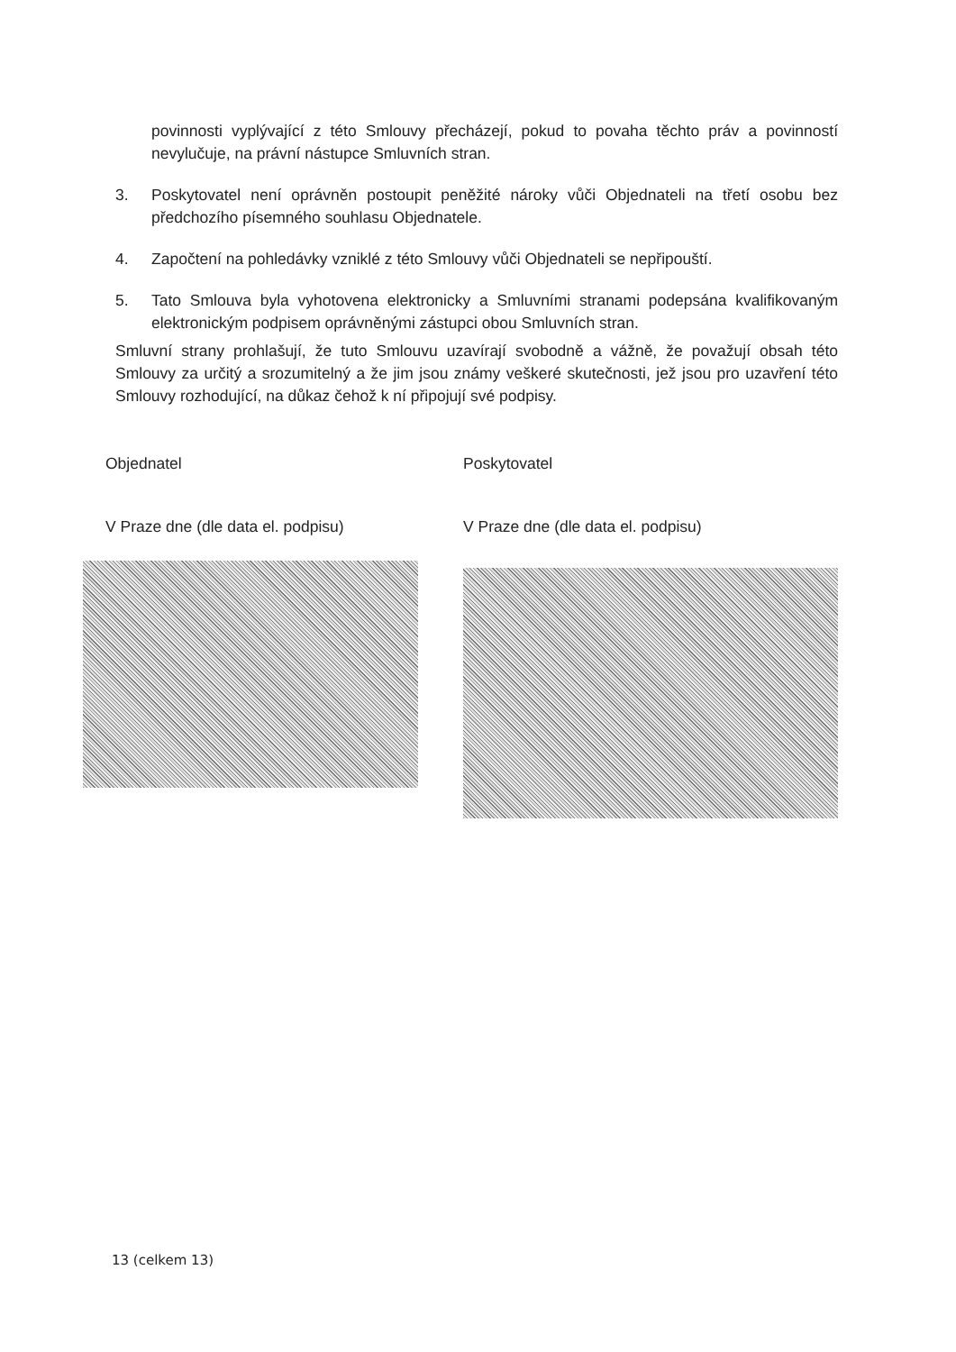povinnosti vyplývající z této Smlouvy přecházejí, pokud to povaha těchto práv a povinností nevylučuje, na právní nástupce Smluvních stran.
3. Poskytovatel není oprávněn postoupit peněžité nároky vůči Objednateli na třetí osobu bez předchozího písemného souhlasu Objednatele.
4. Započtení na pohledávky vzniklé z této Smlouvy vůči Objednateli se nepřipouští.
5. Tato Smlouva byla vyhotovena elektronicky a Smluvními stranami podepsána kvalifikovaným elektronickým podpisem oprávněnými zástupci obou Smluvních stran.
Smluvní strany prohlašují, že tuto Smlouvu uzavírají svobodně a vážně, že považují obsah této Smlouvy za určitý a srozumitelný a že jim jsou známy veškeré skutečnosti, jež jsou pro uzavření této Smlouvy rozhodující, na důkaz čehož k ní připojují své podpisy.
Objednatel
V Praze dne (dle data el. podpisu)
Poskytovatel
V Praze dne (dle data el. podpisu)
13 (celkem 13)